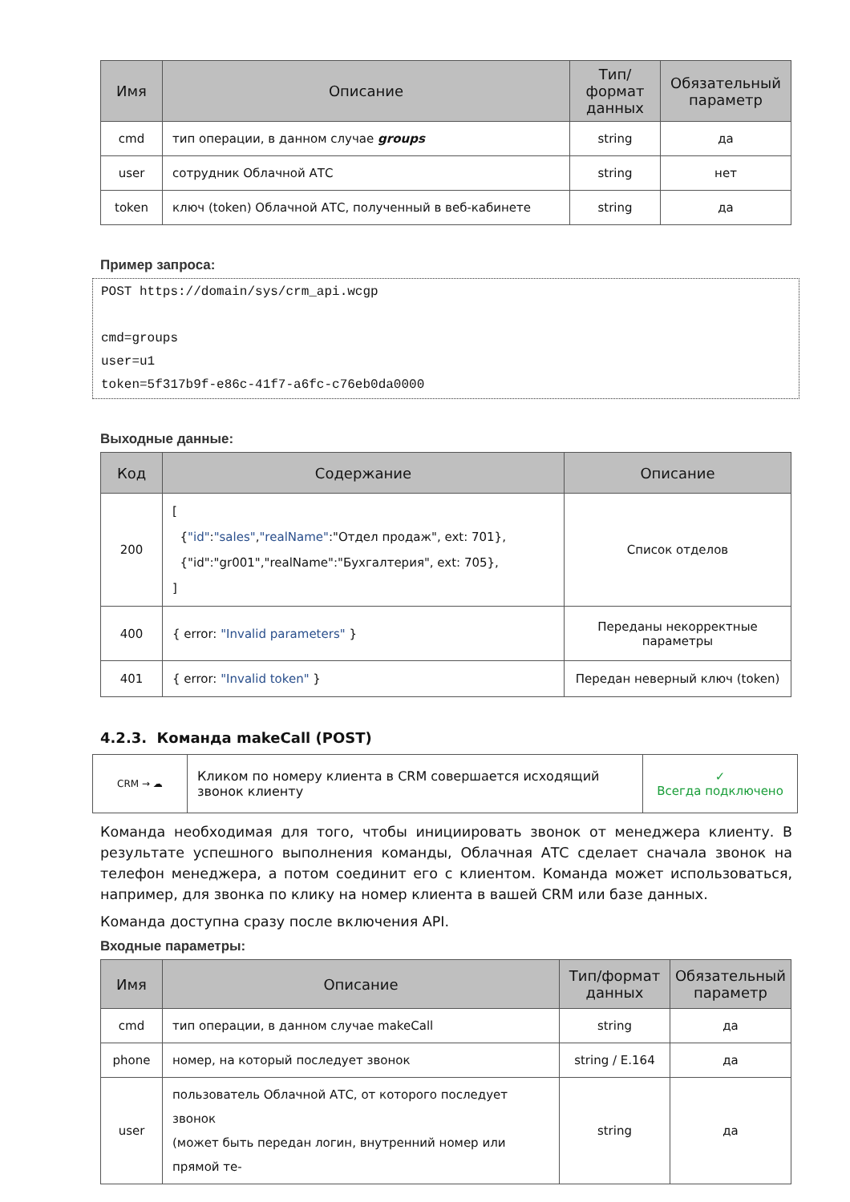| Имя | Описание | Тип/формат данных | Обязательный параметр |
| --- | --- | --- | --- |
| cmd | тип операции, в данном случае groups | string | да |
| user | сотрудник Облачной АТС | string | нет |
| token | ключ (token) Облачной АТС, полученный в веб-кабинете | string | да |
Пример запроса:
POST https://domain/sys/crm_api.wcgp

cmd=groups
user=u1
token=5f317b9f-e86c-41f7-a6fc-c76eb0da0000
Выходные данные:
| Код | Содержание | Описание |
| --- | --- | --- |
| 200 | [ { "id" : "sales" , "realName" :"Отдел продаж", ext: 701}, {"id":"gr001","realName":"Бухгалтерия", ext: 705}, ] | Список отделов |
| 400 | { error: "Invalid parameters" } | Переданы некорректные параметры |
| 401 | { error: "Invalid token" } | Передан неверный ключ (token) |
4.2.3. Команда makeCall (POST)
| CRM → ☁ | Кликом по номеру клиента в CRM совершается исходящий звонок клиенту | ✓ Всегда подключено |
Команда необходимая для того, чтобы инициировать звонок от менеджера клиенту. В результате успешного выполнения команды, Облачная АТС сделает сначала звонок на телефон менеджера, а потом соединит его с клиентом. Команда может использоваться, например, для звонка по клику на номер клиента в вашей CRM или базе данных.
Команда доступна сразу после включения API.
Входные параметры:
| Имя | Описание | Тип/формат данных | Обязательный параметр |
| --- | --- | --- | --- |
| cmd | тип операции, в данном случае makeCall | string | да |
| phone | номер, на который последует звонок | string / E.164 | да |
| user | пользователь Облачной АТС, от которого последует звонок (может быть передан логин, внутренний номер или прямой те- | string | да |